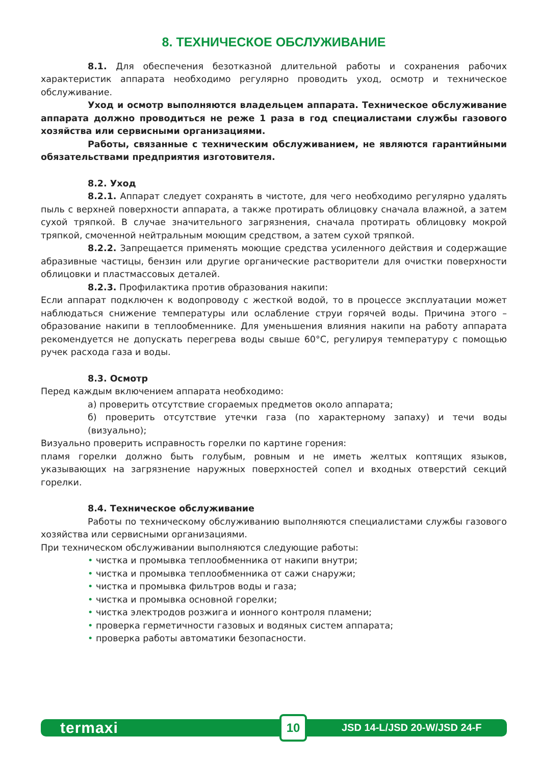8. ТЕХНИЧЕСКОЕ ОБСЛУЖИВАНИЕ
8.1. Для обеспечения безотказной длительной работы и сохранения рабочих характеристик аппарата необходимо регулярно проводить уход, осмотр и техническое обслуживание.
Уход и осмотр выполняются владельцем аппарата. Техническое обслуживание аппарата должно проводиться не реже 1 раза в год специалистами службы газового хозяйства или сервисными организациями.
Работы, связанные с техническим обслуживанием, не являются гарантийными обязательствами предприятия изготовителя.
8.2. Уход
8.2.1. Аппарат следует сохранять в чистоте, для чего необходимо регулярно удалять пыль с верхней поверхности аппарата, а также протирать облицовку сначала влажной, а затем сухой тряпкой. В случае значительного загрязнения, сначала протирать облицовку мокрой тряпкой, смоченной нейтральным моющим средством, а затем сухой тряпкой.
8.2.2. Запрещается применять моющие средства усиленного действия и содержащие абразивные частицы, бензин или другие органические растворители для очистки поверхности облицовки и пластмассовых деталей.
8.2.3. Профилактика против образования накипи:
Если аппарат подключен к водопроводу с жесткой водой, то в процессе эксплуатации может наблюдаться снижение температуры или ослабление струи горячей воды. Причина этого – образование накипи в теплообменнике. Для уменьшения влияния накипи на работу аппарата рекомендуется не допускать перегрева воды свыше 60°С, регулируя температуру с помощью ручек расхода газа и воды.
8.3. Осмотр
Перед каждым включением аппарата необходимо:
а) проверить отсутствие сгораемых предметов около аппарата;
б) проверить отсутствие утечки газа (по характерному запаху) и течи воды (визуально);
Визуально проверить исправность горелки по картине горения:
пламя горелки должно быть голубым, ровным и не иметь желтых коптящих языков, указывающих на загрязнение наружных поверхностей сопел и входных отверстий секций горелки.
8.4. Техническое обслуживание
Работы по техническому обслуживанию выполняются специалистами службы газового хозяйства или сервисными организациями.
При техническом обслуживании выполняются следующие работы:
• чистка и промывка теплообменника от накипи внутри;
• чистка и промывка теплообменника от сажи снаружи;
• чистка и промывка фильтров воды и газа;
• чистка и промывка основной горелки;
• чистка электродов розжига и ионного контроля пламени;
• проверка герметичности газовых и водяных систем аппарата;
• проверка работы автоматики безопасности.
termaxi
10
JSD 14-L/JSD 20-W/JSD 24-F